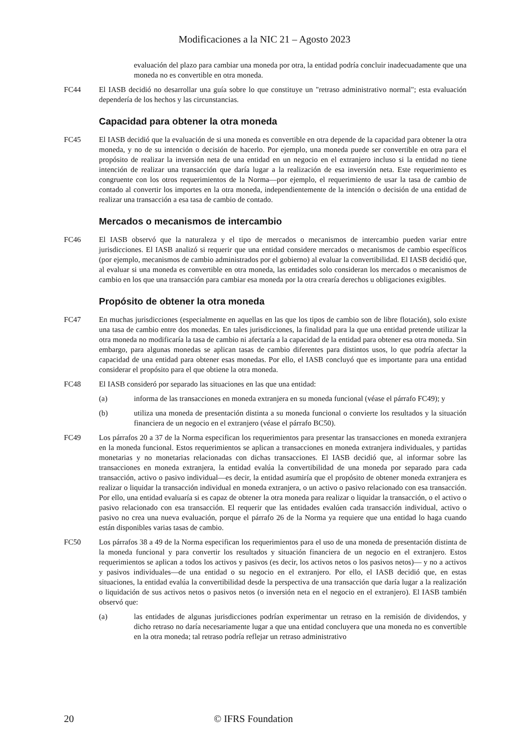Modificaciones a la NIC 21 – Agosto 2023
evaluación del plazo para cambiar una moneda por otra, la entidad podría concluir inadecuadamente que una moneda no es convertible en otra moneda.
FC44 El IASB decidió no desarrollar una guía sobre lo que constituye un "retraso administrativo normal"; esta evaluación dependería de los hechos y las circunstancias.
Capacidad para obtener la otra moneda
FC45 El IASB decidió que la evaluación de si una moneda es convertible en otra depende de la capacidad para obtener la otra moneda, y no de su intención o decisión de hacerlo. Por ejemplo, una moneda puede ser convertible en otra para el propósito de realizar la inversión neta de una entidad en un negocio en el extranjero incluso si la entidad no tiene intención de realizar una transacción que daría lugar a la realización de esa inversión neta. Este requerimiento es congruente con los otros requerimientos de la Norma—por ejemplo, el requerimiento de usar la tasa de cambio de contado al convertir los importes en la otra moneda, independientemente de la intención o decisión de una entidad de realizar una transacción a esa tasa de cambio de contado.
Mercados o mecanismos de intercambio
FC46 El IASB observó que la naturaleza y el tipo de mercados o mecanismos de intercambio pueden variar entre jurisdicciones. El IASB analizó si requerir que una entidad considere mercados o mecanismos de cambio específicos (por ejemplo, mecanismos de cambio administrados por el gobierno) al evaluar la convertibilidad. El IASB decidió que, al evaluar si una moneda es convertible en otra moneda, las entidades solo consideran los mercados o mecanismos de cambio en los que una transacción para cambiar esa moneda por la otra crearía derechos u obligaciones exigibles.
Propósito de obtener la otra moneda
FC47 En muchas jurisdicciones (especialmente en aquellas en las que los tipos de cambio son de libre flotación), solo existe una tasa de cambio entre dos monedas. En tales jurisdicciones, la finalidad para la que una entidad pretende utilizar la otra moneda no modificaría la tasa de cambio ni afectaría a la capacidad de la entidad para obtener esa otra moneda. Sin embargo, para algunas monedas se aplican tasas de cambio diferentes para distintos usos, lo que podría afectar la capacidad de una entidad para obtener esas monedas. Por ello, el IASB concluyó que es importante para una entidad considerar el propósito para el que obtiene la otra moneda.
FC48 El IASB consideró por separado las situaciones en las que una entidad:
(a) informa de las transacciones en moneda extranjera en su moneda funcional (véase el párrafo FC49); y
(b) utiliza una moneda de presentación distinta a su moneda funcional o convierte los resultados y la situación financiera de un negocio en el extranjero (véase el párrafo BC50).
FC49 Los párrafos 20 a 37 de la Norma especifican los requerimientos para presentar las transacciones en moneda extranjera en la moneda funcional. Estos requerimientos se aplican a transacciones en moneda extranjera individuales, y partidas monetarias y no monetarias relacionadas con dichas transacciones. El IASB decidió que, al informar sobre las transacciones en moneda extranjera, la entidad evalúa la convertibilidad de una moneda por separado para cada transacción, activo o pasivo individual—es decir, la entidad asumiría que el propósito de obtener moneda extranjera es realizar o liquidar la transacción individual en moneda extranjera, o un activo o pasivo relacionado con esa transacción. Por ello, una entidad evaluaría si es capaz de obtener la otra moneda para realizar o liquidar la transacción, o el activo o pasivo relacionado con esa transacción. El requerir que las entidades evalúen cada transacción individual, activo o pasivo no crea una nueva evaluación, porque el párrafo 26 de la Norma ya requiere que una entidad lo haga cuando están disponibles varias tasas de cambio.
FC50 Los párrafos 38 a 49 de la Norma especifican los requerimientos para el uso de una moneda de presentación distinta de la moneda funcional y para convertir los resultados y situación financiera de un negocio en el extranjero. Estos requerimientos se aplican a todos los activos y pasivos (es decir, los activos netos o los pasivos netos)— y no a activos y pasivos individuales—de una entidad o su negocio en el extranjero. Por ello, el IASB decidió que, en estas situaciones, la entidad evalúa la convertibilidad desde la perspectiva de una transacción que daría lugar a la realización o liquidación de sus activos netos o pasivos netos (o inversión neta en el negocio en el extranjero). El IASB también observó que:
(a) las entidades de algunas jurisdicciones podrían experimentar un retraso en la remisión de dividendos, y dicho retraso no daría necesariamente lugar a que una entidad concluyera que una moneda no es convertible en la otra moneda; tal retraso podría reflejar un retraso administrativo
20 © IFRS Foundation